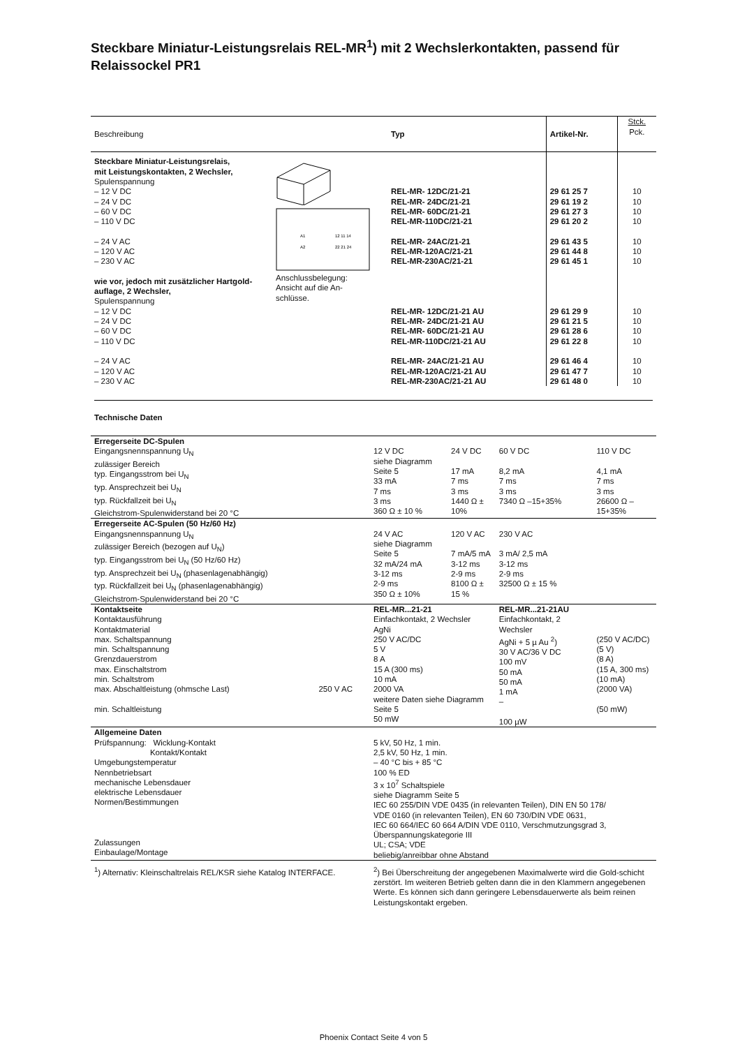Steckbare Miniatur-Leistungsrelais REL-MR<sup>1</sup>) mit 2 Wechslerkontakten, passend für Relaissockel PR1
| Beschreibung | | | Typ | Artikel-Nr. | Stck. Pck. |
| Steckbare Miniatur-Leistungsrelais, mit Leistungskontakten, 2 Wechsler, Spulenspannung – 12 V DC – 24 V DC – 60 V DC – 110 V DC – 24 V AC – 120 V AC – 230 V AC wie vor, jedoch mit zusätzlicher Hartgold- auflage, 2 Wechsler, Spulenspannung – 12 V DC – 24 V DC – 60 V DC – 110 V DC – 24 V AC – 120 V AC – 230 V AC | A1 A2 12 11 14 22 21 24 Anschlussbelegung: Ansicht auf die An- schlüsse. | | REL-MR- 12DC/21-21 REL-MR- 24DC/21-21 REL-MR- 60DC/21-21 REL-MR-110DC/21-21 REL-MR- 24AC/21-21 REL-MR-120AC/21-21 REL-MR-230AC/21-21 REL-MR- 12DC/21-21 AU REL-MR- 24DC/21-21 AU REL-MR- 60DC/21-21 AU REL-MR-110DC/21-21 AU REL-MR- 24AC/21-21 AU REL-MR-120AC/21-21 AU REL-MR-230AC/21-21 AU | 29 61 25 7 29 61 19 2 29 61 27 3 29 61 20 2 29 61 43 5 29 61 44 8 29 61 45 1 29 61 29 9 29 61 21 5 29 61 28 6 29 61 22 8 29 61 46 4 29 61 47 7 29 61 48 0 | 10 10 10 10 10 10 10 10 10 10 10 10 10 10 |
Technische Daten
| Erregerseite DC-Spulen Eingangsnennspannung U<sub>N</sub> zulässiger Bereich typ. Eingangsstrom bei U<sub>N</sub> typ. Ansprechzeit bei U<sub>N</sub> typ. Rückfallzeit bei U<sub>N</sub> Gleichstrom-Spulenwiderstand bei 20 °C | | 12 V DC siehe Diagramm Seite 5 33 mA 7 ms 3 ms 360 Ω ± 10 % | 24 V DC 17 mA 7 ms 3 ms 1440 Ω ± 10% | 60 V DC 8,2 mA 7 ms 3 ms 7340 Ω –15+35% | 110 V DC 4,1 mA 7 ms 3 ms 26600 Ω –15+35% |
| Erregerseite AC-Spulen (50 Hz/60 Hz) Eingangsnennspannung U<sub>N</sub> zulässiger Bereich (bezogen auf U<sub>N</sub>) typ. Eingangsstrom bei U<sub>N</sub> (50 Hz/60 Hz) typ. Ansprechzeit bei U<sub>N</sub> (phasenlagenabhängig) typ. Rückfallzeit bei U<sub>N</sub> (phasenlagenabhängig) Gleichstrom-Spulenwiderstand bei 20 °C | | 24 V AC siehe Diagramm Seite 5 32 mA/24 mA 3-12 ms 2-9 ms 350 Ω ± 10% | 120 V AC 7 mA/5 mA 3-12 ms 2-9 ms 8100 Ω ± 15 % | 230 V AC 3 mA/ 2,5 mA 3-12 ms 2-9 ms 32500 Ω ± 15 % | |
| Kontaktseite Kontaktausführung Kontaktmaterial max. Schaltspannung min. Schaltspannung Grenzdauerstrom max. Einschaltstrom min. Schaltstrom max. Abschaltleistung (ohmsche Last) 250 V AC min. Schaltleistung | | REL-MR...21-21 Einfachkontakt, 2 Wechsler AgNi 250 V AC/DC 5 V 8 A 15 A (300 ms) 10 mA 2000 VA weitere Daten siehe Diagramm Seite 5 50 mW | | REL-MR...21-21AU Einfachkontakt, 2 Wechsler AgNi + 5 µ Au <sup>2</sup>) 30 V AC/36 V DC 100 mV 50 mA 50 mA 1 mA – 100 µW | (250 V AC/DC) (5 V) (8 A) (15 A, 300 ms) (10 mA) (2000 VA) (50 mW) |
| Allgemeine Daten Prüfspannung: Wicklung-Kontakt Kontakt/Kontakt Umgebungstemperatur Nennbetriebsart mechanische Lebensdauer elektrische Lebensdauer Normen/Bestimmungen Zulassungen Einbaulage/Montage | | 5 kV, 50 Hz, 1 min. 2,5 kV, 50 Hz, 1 min. – 40 °C bis + 85 °C 100 % ED 3 x 10<sup>7</sup> Schaltspiele siehe Diagramm Seite 5 IEC 60 255/DIN VDE 0435 (in relevanten Teilen), DIN EN 50 178/ VDE 0160 (in relevanten Teilen), EN 60 730/DIN VDE 0631, IEC 60 664/IEC 60 664 A/DIN VDE 0110, Verschmutzungsgrad 3, Überspannungskategorie III UL; CSA; VDE beliebig/anreibbar ohne Abstand | | | |
| <sup>1</sup>) Alternativ: Kleinschaltrelais REL/KSR siehe Katalog INTERFACE. | | <sup>2</sup>) Bei Überschreitung der angegebenen Maximalwerte wird die Gold-schicht zerstört. Im weiteren Betrieb gelten dann die in den Klammern angegebenen Werte. Es können sich dann geringere Lebensdauerwerte als beim reinen Leistungskontakt ergeben. | | | |
Phoenix Contact Seite 4 von 5